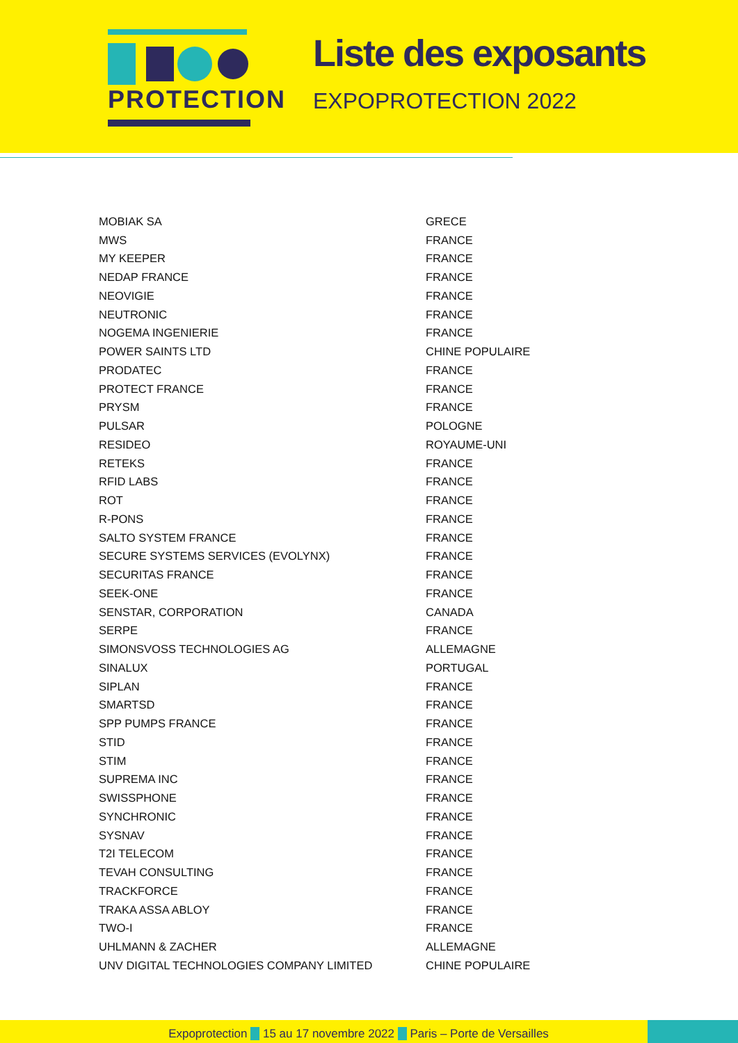PROTECTION
Liste des exposants
EXPOPROTECTION 2022
| MOBIAK SA | GRECE |
| MWS | FRANCE |
| MY KEEPER | FRANCE |
| NEDAP FRANCE | FRANCE |
| NEOVIGIE | FRANCE |
| NEUTRONIC | FRANCE |
| NOGEMA INGENIERIE | FRANCE |
| POWER SAINTS LTD | CHINE POPULAIRE |
| PRODATEC | FRANCE |
| PROTECT FRANCE | FRANCE |
| PRYSM | FRANCE |
| PULSAR | POLOGNE |
| RESIDEO | ROYAUME-UNI |
| RETEKS | FRANCE |
| RFID LABS | FRANCE |
| ROT | FRANCE |
| R-PONS | FRANCE |
| SALTO SYSTEM FRANCE | FRANCE |
| SECURE SYSTEMS SERVICES (EVOLYNX) | FRANCE |
| SECURITAS FRANCE | FRANCE |
| SEEK-ONE | FRANCE |
| SENSTAR, CORPORATION | CANADA |
| SERPE | FRANCE |
| SIMONSVOSS TECHNOLOGIES AG | ALLEMAGNE |
| SINALUX | PORTUGAL |
| SIPLAN | FRANCE |
| SMARTSD | FRANCE |
| SPP PUMPS FRANCE | FRANCE |
| STID | FRANCE |
| STIM | FRANCE |
| SUPREMA INC | FRANCE |
| SWISSPHONE | FRANCE |
| SYNCHRONIC | FRANCE |
| SYSNAV | FRANCE |
| T2I TELECOM | FRANCE |
| TEVAH CONSULTING | FRANCE |
| TRACKFORCE | FRANCE |
| TRAKA ASSA ABLOY | FRANCE |
| TWO-I | FRANCE |
| UHLMANN & ZACHER | ALLEMAGNE |
| UNV DIGITAL TECHNOLOGIES COMPANY LIMITED | CHINE POPULAIRE |
Expoprotection ◆ 15 au 17 novembre 2022 ◆ Paris – Porte de Versailles